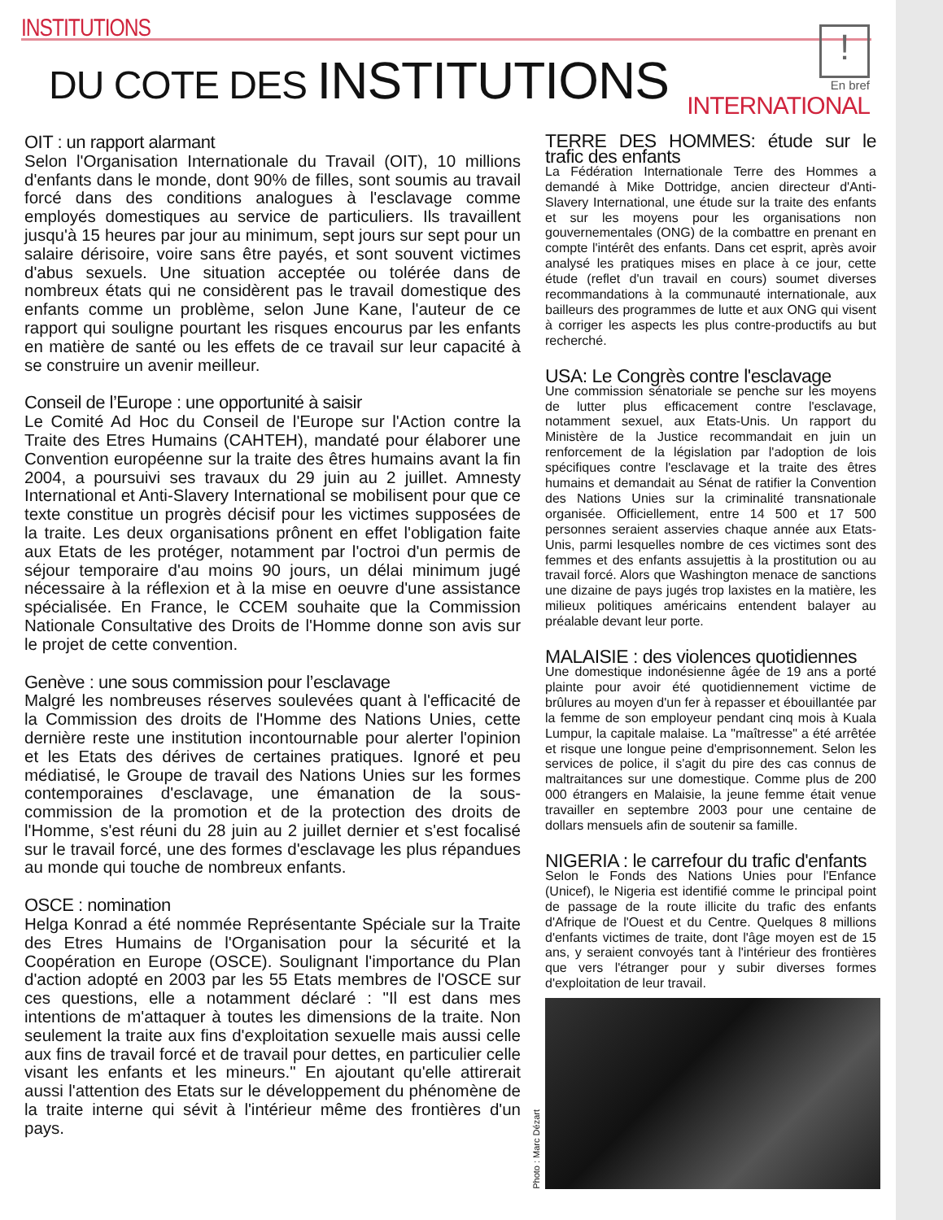INSTITUTIONS
DU COTE DES INSTITUTIONS
!
En bref
INTERNATIONAL
OIT : un rapport alarmant
Selon l'Organisation Internationale du Travail (OIT), 10 millions d'enfants dans le monde, dont 90% de filles, sont soumis au travail forcé dans des conditions analogues à l'esclavage comme employés domestiques au service de particuliers. Ils travaillent jusqu'à 15 heures par jour au minimum, sept jours sur sept pour un salaire dérisoire, voire sans être payés, et sont souvent victimes d'abus sexuels. Une situation acceptée ou tolérée dans de nombreux états qui ne considèrent pas le travail domestique des enfants comme un problème, selon June Kane, l'auteur de ce rapport qui souligne pourtant les risques encourus par les enfants en matière de santé ou les effets de ce travail sur leur capacité à se construire un avenir meilleur.
Conseil de l’Europe : une opportunité à saisir
Le Comité Ad Hoc du Conseil de l'Europe sur l'Action contre la Traite des Etres Humains (CAHTEH), mandaté pour élaborer une Convention européenne sur la traite des êtres humains avant la fin 2004, a poursuivi ses travaux du 29 juin au 2 juillet. Amnesty International et Anti-Slavery International se mobilisent pour que ce texte constitue un progrès décisif pour les victimes supposées de la traite. Les deux organisations prônent en effet l'obligation faite aux Etats de les protéger, notamment par l'octroi d'un permis de séjour temporaire d'au moins 90 jours, un délai minimum jugé nécessaire à la réflexion et à la mise en oeuvre d'une assistance spécialisée. En France, le CCEM souhaite que la Commission Nationale Consultative des Droits de l'Homme donne son avis sur le projet de cette convention.
Genève : une sous commission pour l’esclavage
Malgré les nombreuses réserves soulevées quant à l'efficacité de la Commission des droits de l'Homme des Nations Unies, cette dernière reste une institution incontournable pour alerter l'opinion et les Etats des dérives de certaines pratiques. Ignoré et peu médiatisé, le Groupe de travail des Nations Unies sur les formes contemporaines d'esclavage, une émanation de la sous-commission de la promotion et de la protection des droits de l'Homme, s'est réuni du 28 juin au 2 juillet dernier et s'est focalisé sur le travail forcé, une des formes d'esclavage les plus répandues au monde qui touche de nombreux enfants.
OSCE : nomination
Helga Konrad a été nommée Représentante Spéciale sur la Traite des Etres Humains de l'Organisation pour la sécurité et la Coopération en Europe (OSCE). Soulignant l'importance du Plan d'action adopté en 2003 par les 55 Etats membres de l'OSCE sur ces questions, elle a notamment déclaré : "Il est dans mes intentions de m'attaquer à toutes les dimensions de la traite. Non seulement la traite aux fins d'exploitation sexuelle mais aussi celle aux fins de travail forcé et de travail pour dettes, en particulier celle visant les enfants et les mineurs." En ajoutant qu'elle attirerait aussi l'attention des Etats sur le développement du phénomène de la traite interne qui sévit à l'intérieur même des frontières d'un pays.
TERRE DES HOMMES: étude sur le trafic des enfants
La Fédération Internationale Terre des Hommes a demandé à Mike Dottridge, ancien directeur d'Anti-Slavery International, une étude sur la traite des enfants et sur les moyens pour les organisations non gouvernementales (ONG) de la combattre en prenant en compte l'intérêt des enfants. Dans cet esprit, après avoir analysé les pratiques mises en place à ce jour, cette étude (reflet d'un travail en cours) soumet diverses recommandations à la communauté internationale, aux bailleurs des programmes de lutte et aux ONG qui visent à corriger les aspects les plus contre-productifs au but recherché.
USA: Le Congrès contre l'esclavage
Une commission sénatoriale se penche sur les moyens de lutter plus efficacement contre l'esclavage, notamment sexuel, aux Etats-Unis. Un rapport du Ministère de la Justice recommandait en juin un renforcement de la législation par l'adoption de lois spécifiques contre l'esclavage et la traite des êtres humains et demandait au Sénat de ratifier la Convention des Nations Unies sur la criminalité transnationale organisée. Officiellement, entre 14 500 et 17 500 personnes seraient asservies chaque année aux Etats-Unis, parmi lesquelles nombre de ces victimes sont des femmes et des enfants assujettis à la prostitution ou au travail forcé. Alors que Washington menace de sanctions une dizaine de pays jugés trop laxistes en la matière, les milieux politiques américains entendent balayer au préalable devant leur porte.
MALAISIE : des violences quotidiennes
Une domestique indonésienne âgée de 19 ans a porté plainte pour avoir été quotidiennement victime de brûlures au moyen d'un fer à repasser et ébouillantée par la femme de son employeur pendant cinq mois à Kuala Lumpur, la capitale malaise. La "maîtresse" a été arrêtée et risque une longue peine d'emprisonnement. Selon les services de police, il s'agit du pire des cas connus de maltraitances sur une domestique. Comme plus de 200 000 étrangers en Malaisie, la jeune femme était venue travailler en septembre 2003 pour une centaine de dollars mensuels afin de soutenir sa famille.
NIGERIA : le carrefour du trafic d'enfants
Selon le Fonds des Nations Unies pour l'Enfance (Unicef), le Nigeria est identifié comme le principal point de passage de la route illicite du trafic des enfants d'Afrique de l'Ouest et du Centre. Quelques 8 millions d'enfants victimes de traite, dont l'âge moyen est de 15 ans, y seraient convoyés tant à l'intérieur des frontières que vers l'étranger pour y subir diverses formes d'exploitation de leur travail.
Photo : Marc Dézart